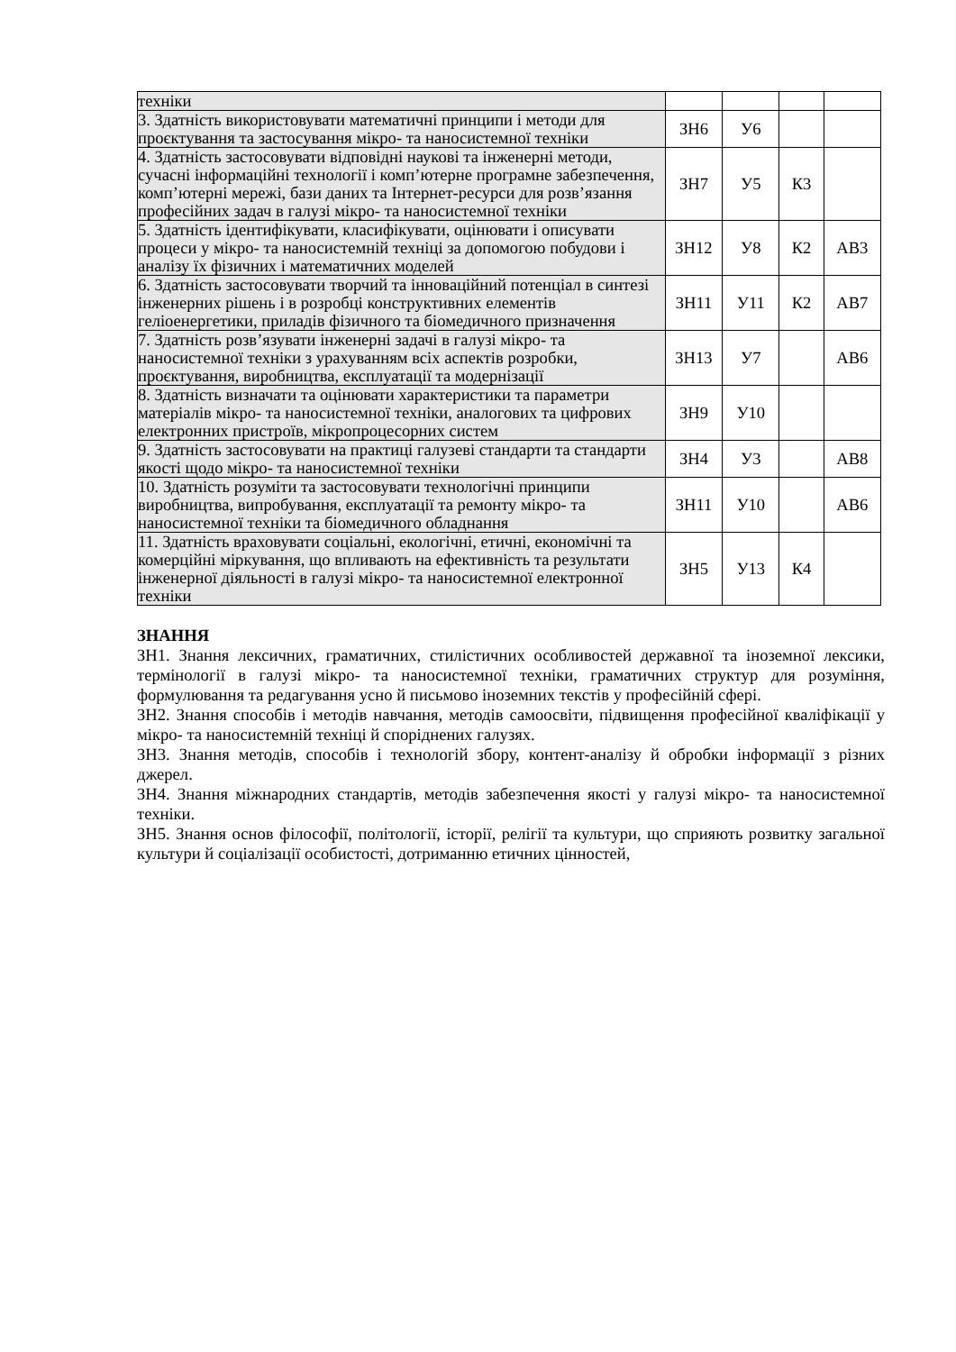| техніки | | | | |
| 3. Здатність використовувати математичні принципи і методи для проєктування та застосування мікро- та наносистемної техніки | ЗН6 | У6 | | |
| 4. Здатність застосовувати відповідні наукові та інженерні методи, сучасні інформаційні технології і комп’ютерне програмне забезпечення, комп’ютерні мережі, бази даних та Інтернет-ресурси для розв’язання професійних задач в галузі мікро- та наносистемної техніки | ЗН7 | У5 | К3 | |
| 5. Здатність ідентифікувати, класифікувати, оцінювати і описувати процеси у мікро- та наносистемній техніці за допомогою побудови і аналізу їх фізичних і математичних моделей | ЗН12 | У8 | К2 | АВ3 |
| 6. Здатність застосовувати творчий та інноваційний потенціал в синтезі інженерних рішень і в розробці конструктивних елементів геліоенергетики, приладів фізичного та біомедичного призначення | ЗН11 | У11 | К2 | АВ7 |
| 7. Здатність розв’язувати інженерні задачі в галузі мікро- та наносистемної техніки з урахуванням всіх аспектів розробки, проєктування, виробництва, експлуатації та модернізації | ЗН13 | У7 | | АВ6 |
| 8. Здатність визначати та оцінювати характеристики та параметри матеріалів мікро- та наносистемної техніки, аналогових та цифрових електронних пристроїв, мікропроцесорних систем | ЗН9 | У10 | | |
| 9. Здатність застосовувати на практиці галузеві стандарти та стандарти якості щодо мікро- та наносистемної техніки | ЗН4 | У3 | | АВ8 |
| 10. Здатність розуміти та застосовувати технологічні принципи виробництва, випробування, експлуатації та ремонту мікро- та наносистемної техніки та біомедичного обладнання | ЗН11 | У10 | | АВ6 |
| 11. Здатність враховувати соціальні, екологічні, етичні, економічні та комерційні міркування, що впливають на ефективність та результати інженерної діяльності в галузі мікро- та наносистемної електронної техніки | ЗН5 | У13 | К4 | |
ЗНАННЯ
ЗН1. Знання лексичних, граматичних, стилістичних особливостей державної та іноземної лексики, термінології в галузі мікро- та наносистемної техніки, граматичних структур для розуміння, формулювання та редагування усно й письмово іноземних текстів у професійній сфері.
ЗН2. Знання способів і методів навчання, методів самоосвіти, підвищення професійної кваліфікації у мікро- та наносистемній техніці й споріднених галузях.
ЗН3. Знання методів, способів і технологій збору, контент-аналізу й обробки інформації з різних джерел.
ЗН4. Знання міжнародних стандартів, методів забезпечення якості у галузі мікро- та наносистемної техніки.
ЗН5. Знання основ філософії, політології, історії, релігії та культури, що сприяють розвитку загальної культури й соціалізації особистості, дотриманню етичних цінностей,